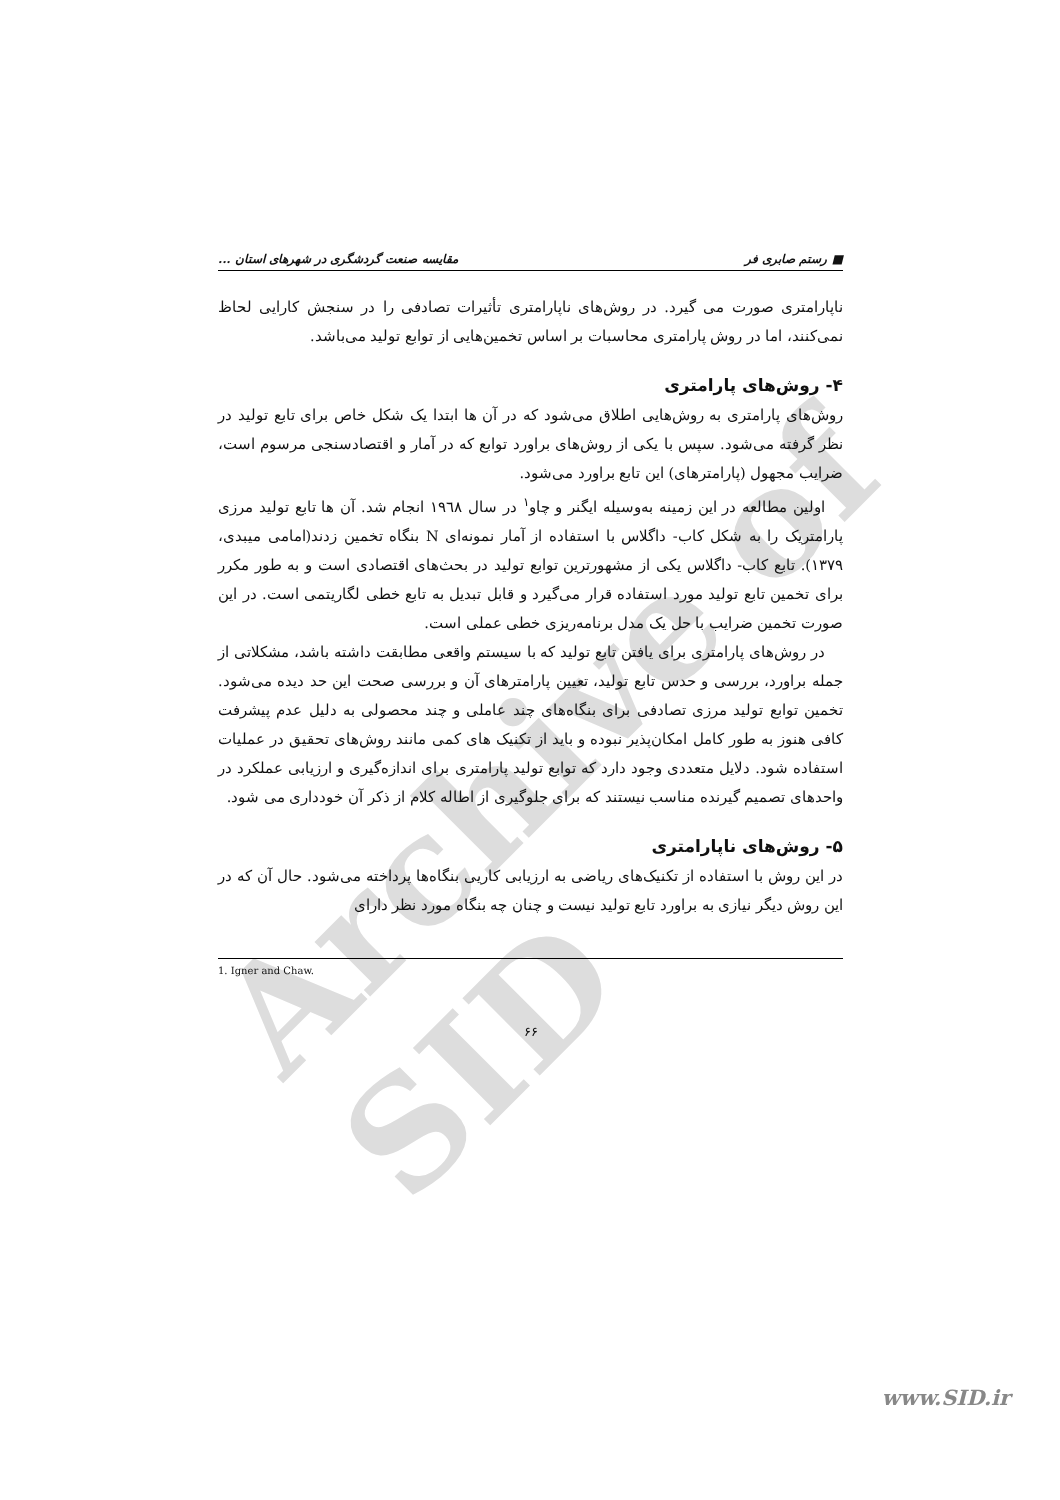Archive of SID
■ رستم صابری فر مقایسه صنعت گردشگری در شهرهای استان ...
ناپارامتری صورت می گیرد. در روش‌های ناپارامتری تأثیرات تصادفی را در سنجش کارایی لحاظ نمی‌کنند، اما در روش پارامتری محاسبات بر اساس تخمین‌هایی از توابع تولید می‌باشد.
۴- روش‌های پارامتری
روش‌های پارامتری به روش‌هایی اطلاق می‌شود که در آن ها ابتدا یک شکل خاص برای تابع تولید در نظر گرفته می‌شود. سپس با یکی از روش‌های براورد توابع که در آمار و اقتصادسنجی مرسوم است، ضرایب مجهول (پارامترهای) این تابع براورد می‌شود.
اولین مطالعه در این زمینه به‌وسیله ایگنر و چاو<sup>۱</sup> در سال ۱۹٦۸ انجام شد. آن ها تابع تولید مرزی پارامتریک را به شکل کاب- داگلاس با استفاده از آمار نمونه‌ای N بنگاه تخمین زدند(امامی میبدی، ۱۳۷۹). تابع کاب- داگلاس یکی از مشهورترین توابع تولید در بحث‌های اقتصادی است و به طور مکرر برای تخمین تابع تولید مورد استفاده قرار می‌گیرد و قابل تبدیل به تابع خطی لگاریتمی است. در این صورت تخمین ضرایب با حل یک مدل برنامه‌ریزی خطی عملی است.
در روش‌های پارامتری برای یافتن تابع تولید که با سیستم واقعی مطابقت داشته باشد، مشکلاتی از جمله براورد، بررسی و حدس تابع تولید، تعیین پارامترهای آن و بررسی صحت این حد دیده می‌شود. تخمین توابع تولید مرزی تصادفی برای بنگاه‌های چند عاملی و چند محصولی به دلیل عدم پیشرفت کافی هنوز به طور کامل امکان‌پذیر نبوده و باید از تکنیک های کمی مانند روش‌های تحقیق در عملیات استفاده شود. دلایل متعددی وجود دارد که توابع تولید پارامتری برای اندازه‌گیری و ارزیابی عملکرد در واحدهای تصمیم گیرنده مناسب نیستند که برای جلوگیری از اطاله کلام از ذکر آن خودداری می شود.
۵- روش‌های ناپارامتری
در این روش با استفاده از تکنیک‌های ریاضی به ارزیابی کاریی بنگاه‌ها پرداخته می‌شود. حال آن که در این روش دیگر نیازی به براورد تابع تولید نیست و چنان چه بنگاه مورد نظر دارای
1. Igner and Chaw.
۶۶
www.SID.ir